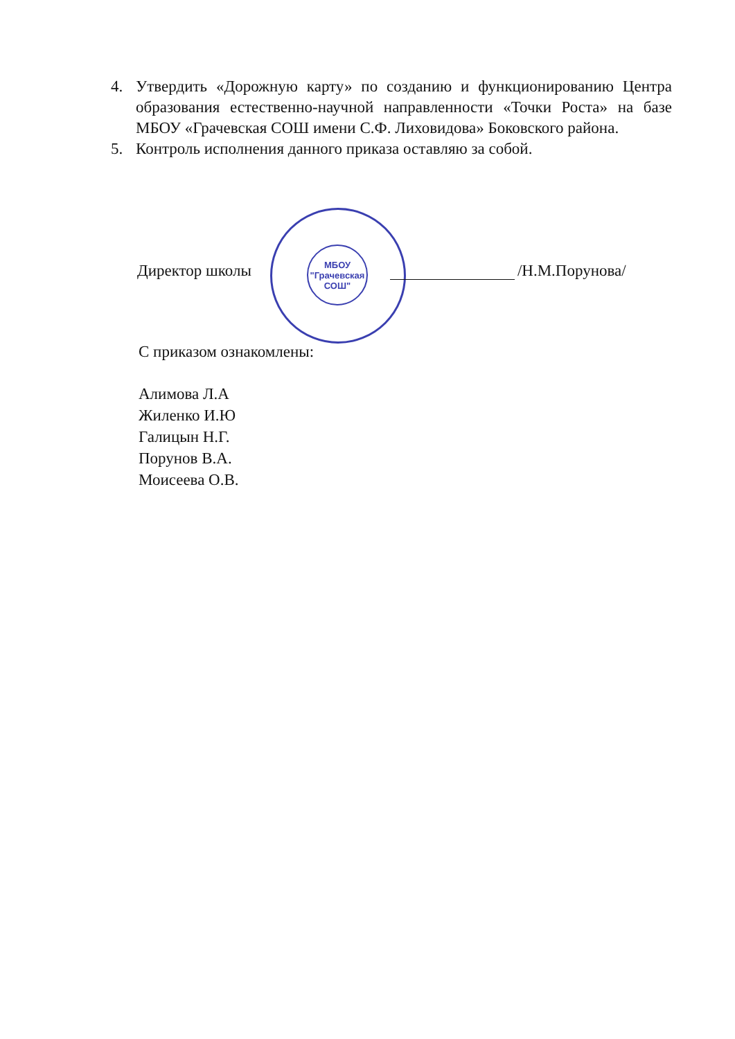4. Утвердить «Дорожную карту» по созданию и функционированию Центра образования естественно-научной направленности «Точки Роста» на базе МБОУ «Грачевская СОШ имени С.Ф. Лиховидова» Боковского района.
5. Контроль исполнения данного приказа оставляю за собой.
МБОУ
"Грачевская
СОШ"
Директор школы /Н.М.Порунова/
С приказом ознакомлены:
Алимова Л.А
Жиленко И.Ю
Галицын Н.Г.
Порунов В.А.
Моисеева О.В.